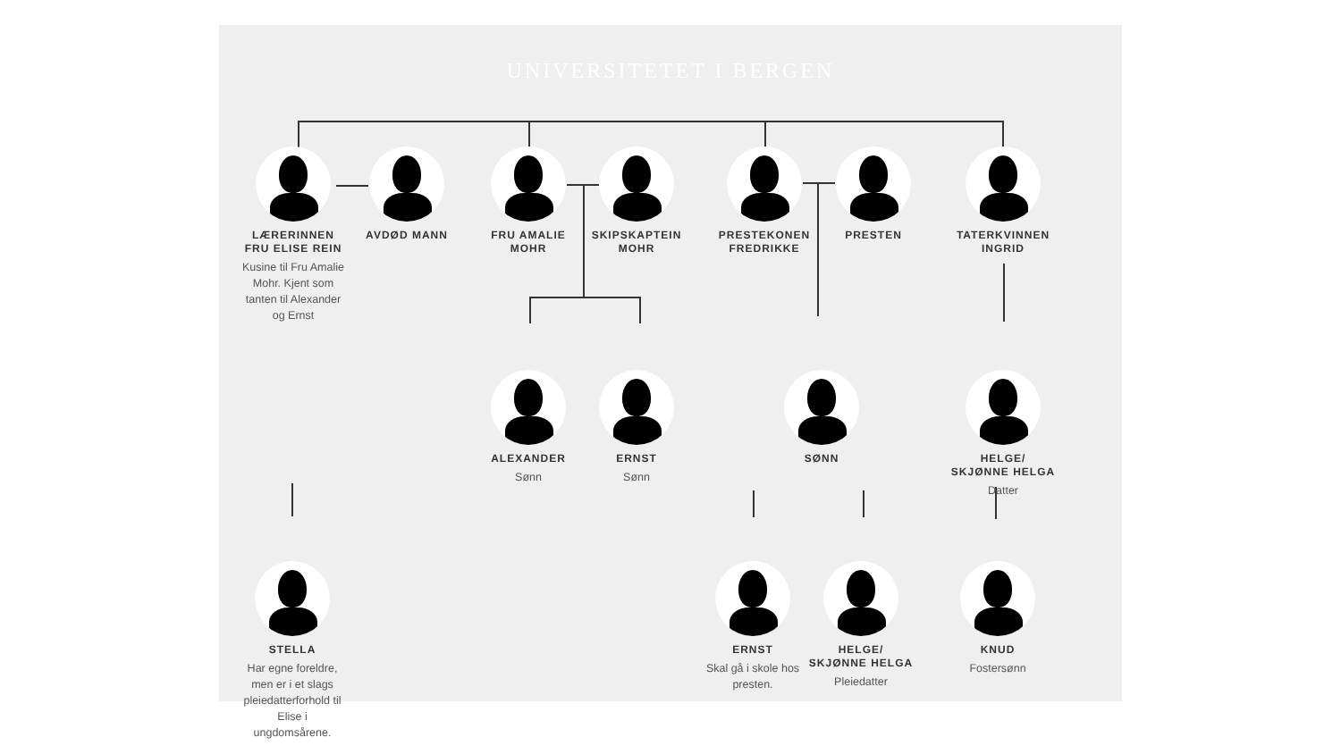UNIVERSITETET I BERGEN
LÆRERINNEN FRU ELISE REIN
Kusine til Fru Amalie Mohr. Kjent som tanten til Alexander og Ernst
AVDØD MANN FRU AMALIE MOHR
SKIPSKAPTEIN MOHR
PRESTEKONEN FREDRIKKE
PRESTEN TATERKVINNEN INGRID
ALEXANDER
Sønn
ERNST
Sønn
SØNN HELGE/ SKJØNNE HELGA
Datter
STELLA
Har egne foreldre, men er i et slags pleiedatterforhold til Elise i ungdomsårene.
ERNST
Skal gå i skole hos presten.
HELGE/ SKJØNNE HELGA
Pleiedatter
KNUD
Fostersønn